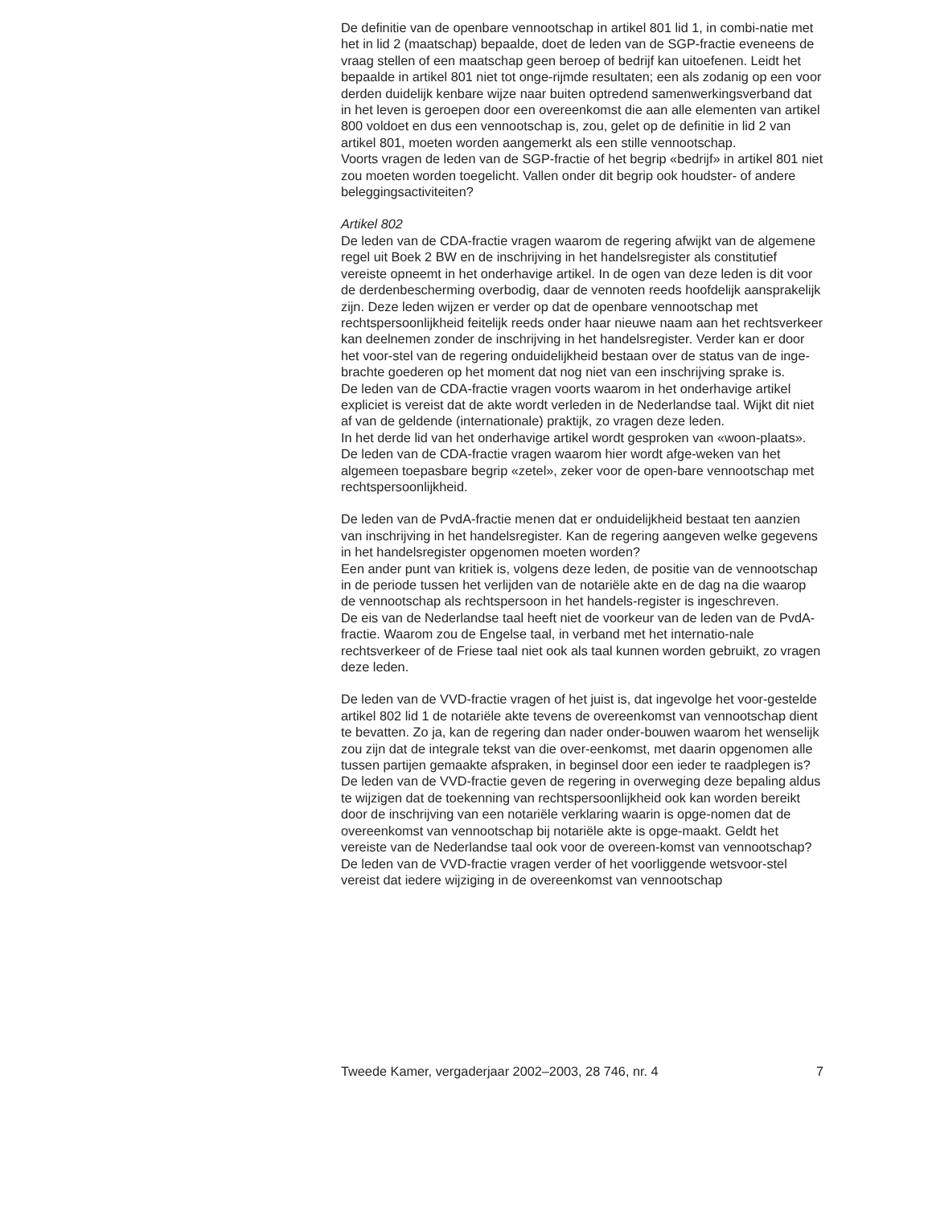De definitie van de openbare vennootschap in artikel 801 lid 1, in combi-natie met het in lid 2 (maatschap) bepaalde, doet de leden van de SGP-fractie eveneens de vraag stellen of een maatschap geen beroep of bedrijf kan uitoefenen. Leidt het bepaalde in artikel 801 niet tot onge-rijmde resultaten; een als zodanig op een voor derden duidelijk kenbare wijze naar buiten optredend samenwerkingsverband dat in het leven is geroepen door een overeenkomst die aan alle elementen van artikel 800 voldoet en dus een vennootschap is, zou, gelet op de definitie in lid 2 van artikel 801, moeten worden aangemerkt als een stille vennootschap.
Voorts vragen de leden van de SGP-fractie of het begrip «bedrijf» in artikel 801 niet zou moeten worden toegelicht. Vallen onder dit begrip ook houdster- of andere beleggingsactiviteiten?
Artikel 802
De leden van de CDA-fractie vragen waarom de regering afwijkt van de algemene regel uit Boek 2 BW en de inschrijving in het handelsregister als constitutief vereiste opneemt in het onderhavige artikel. In de ogen van deze leden is dit voor de derdenbescherming overbodig, daar de vennoten reeds hoofdelijk aansprakelijk zijn. Deze leden wijzen er verder op dat de openbare vennootschap met rechtspersoonlijkheid feitelijk reeds onder haar nieuwe naam aan het rechtsverkeer kan deelnemen zonder de inschrijving in het handelsregister. Verder kan er door het voor-stel van de regering onduidelijkheid bestaan over de status van de inge-brachte goederen op het moment dat nog niet van een inschrijving sprake is.
De leden van de CDA-fractie vragen voorts waarom in het onderhavige artikel expliciet is vereist dat de akte wordt verleden in de Nederlandse taal. Wijkt dit niet af van de geldende (internationale) praktijk, zo vragen deze leden.
In het derde lid van het onderhavige artikel wordt gesproken van «woon-plaats». De leden van de CDA-fractie vragen waarom hier wordt afge-weken van het algemeen toepasbare begrip «zetel», zeker voor de open-bare vennootschap met rechtspersoonlijkheid.
De leden van de PvdA-fractie menen dat er onduidelijkheid bestaat ten aanzien van inschrijving in het handelsregister. Kan de regering aangeven welke gegevens in het handelsregister opgenomen moeten worden?
Een ander punt van kritiek is, volgens deze leden, de positie van de vennootschap in de periode tussen het verlijden van de notariële akte en de dag na die waarop de vennootschap als rechtspersoon in het handels-register is ingeschreven.
De eis van de Nederlandse taal heeft niet de voorkeur van de leden van de PvdA-fractie. Waarom zou de Engelse taal, in verband met het internatio-nale rechtsverkeer of de Friese taal niet ook als taal kunnen worden gebruikt, zo vragen deze leden.
De leden van de VVD-fractie vragen of het juist is, dat ingevolge het voor-gestelde artikel 802 lid 1 de notariële akte tevens de overeenkomst van vennootschap dient te bevatten. Zo ja, kan de regering dan nader onder-bouwen waarom het wenselijk zou zijn dat de integrale tekst van die over-eenkomst, met daarin opgenomen alle tussen partijen gemaakte afspraken, in beginsel door een ieder te raadplegen is? De leden van de VVD-fractie geven de regering in overweging deze bepaling aldus te wijzigen dat de toekenning van rechtspersoonlijkheid ook kan worden bereikt door de inschrijving van een notariële verklaring waarin is opge-nomen dat de overeenkomst van vennootschap bij notariële akte is opge-maakt. Geldt het vereiste van de Nederlandse taal ook voor de overeen-komst van vennootschap?
De leden van de VVD-fractie vragen verder of het voorliggende wetsvoor-stel vereist dat iedere wijziging in de overeenkomst van vennootschap
Tweede Kamer, vergaderjaar 2002–2003, 28 746, nr. 4 7